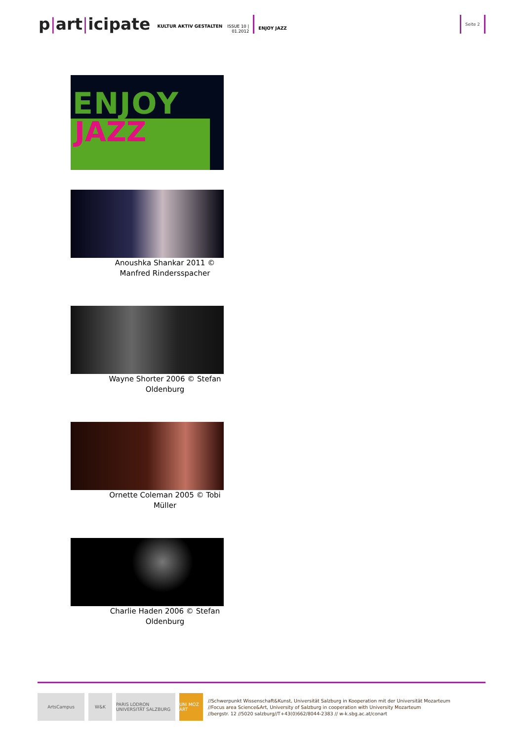p|art|icipate
KULTUR AKTIV GESTALTEN
ISSUE 10 |
01.2012
ENJOY JAZZ
Seite 2
ENJOY
JAZZ
Anoushka Shankar 2011 © Manfred Rindersspacher
Wayne Shorter 2006 © Stefan Oldenburg
Ornette Coleman 2005 © Tobi Müller
Charlie Haden 2006 © Stefan Oldenburg
ArtsCampus W&K
PARIS LODRON UNIVERSITÄT SALZBURG
UNI MOZ ART
//Schwerpunkt Wissenschaft&Kunst, Universität Salzburg in Kooperation mit der Universität Mozarteum
//Focus area Science&Art, University of Salzburg in cooperation with University Mozarteum
//bergstr. 12 //5020 salzburg//T+43(0)662/8044-2383 // w-k.sbg.ac.at/conart